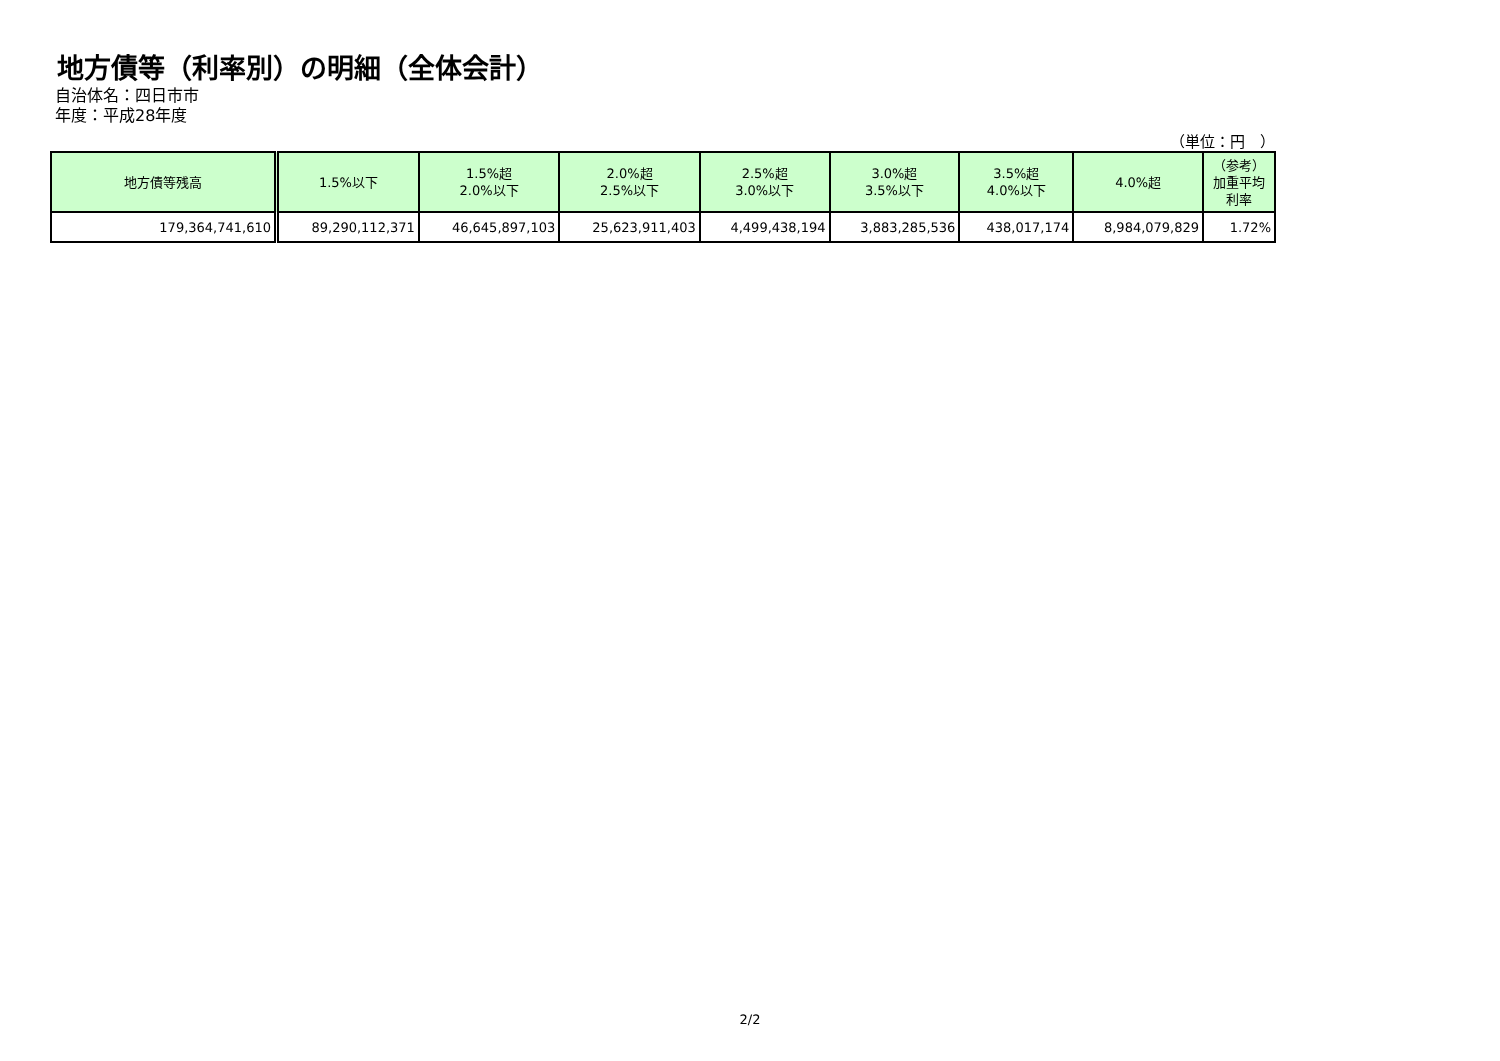地方債等（利率別）の明細（全体会計）
自治体名：四日市市
年度：平成28年度
（単位：円　）
| 地方債等残高 | 1.5%以下 | 1.5%超 2.0%以下 | 2.0%超 2.5%以下 | 2.5%超 3.0%以下 | 3.0%超 3.5%以下 | 3.5%超 4.0%以下 | 4.0%超 | （参考） 加重平均 利率 |
| --- | --- | --- | --- | --- | --- | --- | --- | --- |
| 179,364,741,610 | 89,290,112,371 | 46,645,897,103 | 25,623,911,403 | 4,499,438,194 | 3,883,285,536 | 438,017,174 | 8,984,079,829 | 1.72% |
2/2